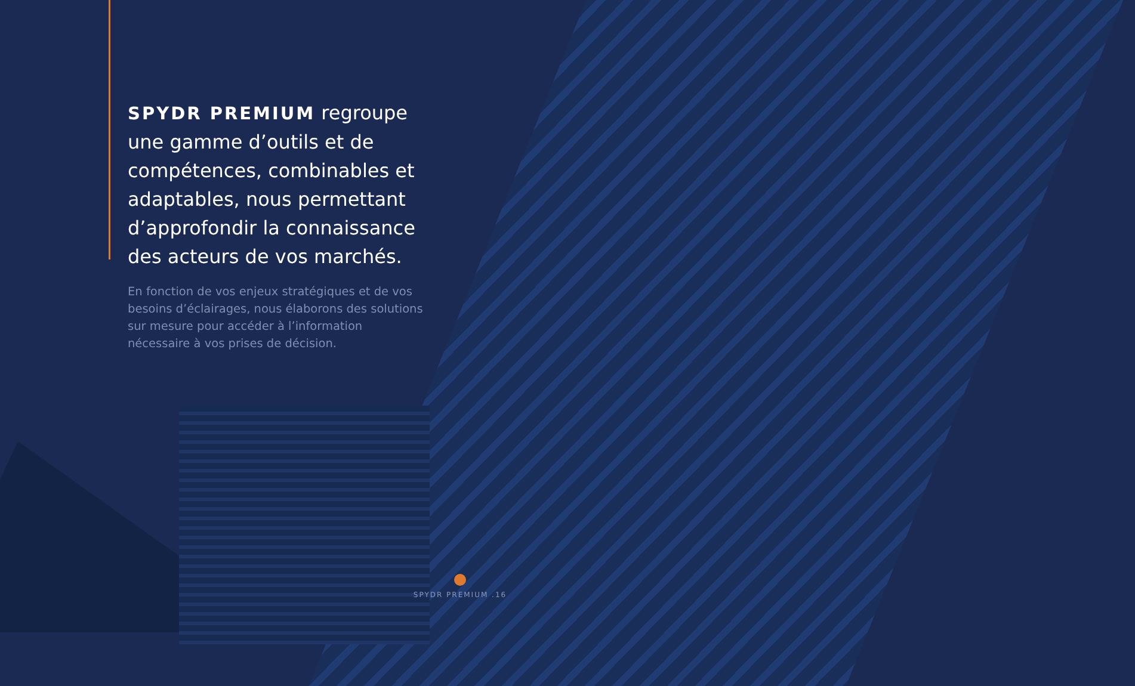SPYDR PREMIUM regroupe une gamme d’outils et de compétences, combinables et adaptables, nous permettant d’approfondir la connaissance des acteurs de vos marchés.
En fonction de vos enjeux stratégiques et de vos besoins d’éclairages, nous élaborons des solutions sur mesure pour accéder à l’information nécessaire à vos prises de décision.
SPYDR PREMIUM .16